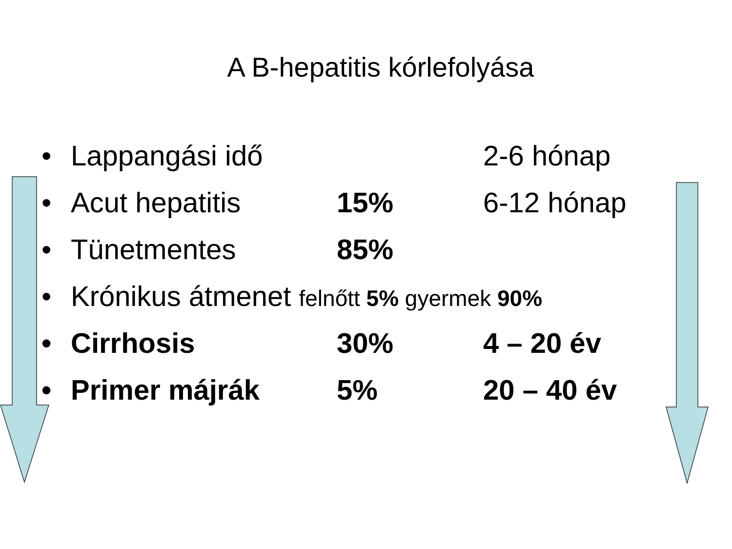A B-hepatitis kórlefolyása
• Lappangási idő 2-6 hónap
• Acut hepatitis 15% 6-12 hónap
• Tünetmentes 85%
• Krónikus átmenet felnőtt 5% gyermek 90%
• Cirrhosis 30% 4 – 20 év
• Primer májrák 5% 20 – 40 év